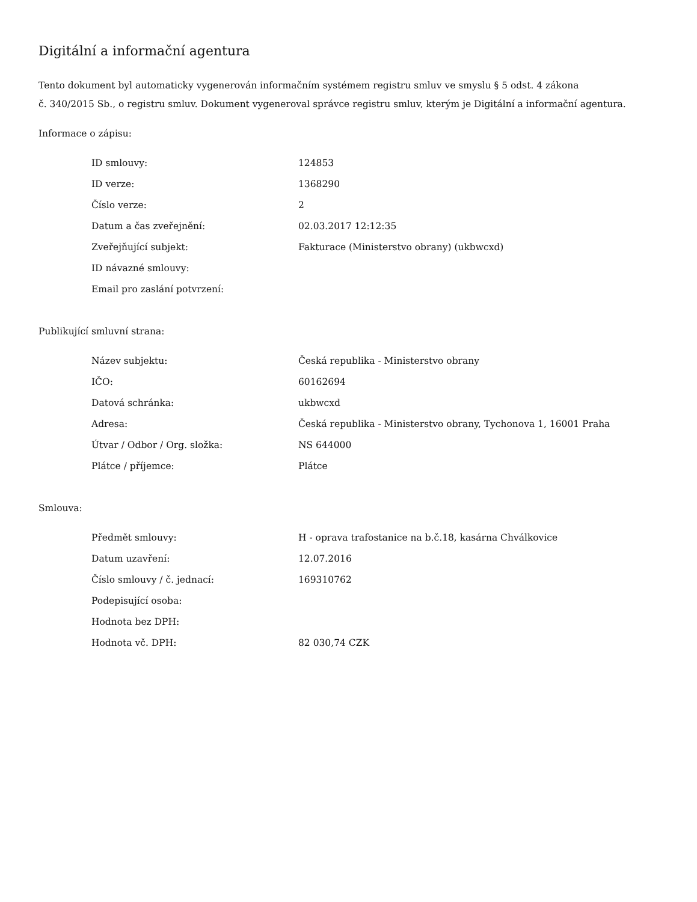Digitální a informační agentura
Tento dokument byl automaticky vygenerován informačním systémem registru smluv ve smyslu § 5 odst. 4 zákona
č. 340/2015 Sb., o registru smluv. Dokument vygeneroval správce registru smluv, kterým je Digitální a informační agentura.
Informace o zápisu:
| ID smlouvy: | 124853 |
| ID verze: | 1368290 |
| Číslo verze: | 2 |
| Datum a čas zveřejnění: | 02.03.2017 12:12:35 |
| Zveřejňující subjekt: | Fakturace (Ministerstvo obrany) (ukbwcxd) |
| ID návazné smlouvy: | |
| Email pro zaslání potvrzení: | |
Publikující smluvní strana:
| Název subjektu: | Česká republika - Ministerstvo obrany |
| IČO: | 60162694 |
| Datová schránka: | ukbwcxd |
| Adresa: | Česká republika - Ministerstvo obrany, Tychonova 1, 16001 Praha |
| Útvar / Odbor / Org. složka: | NS 644000 |
| Plátce / příjemce: | Plátce |
Smlouva:
| Předmět smlouvy: | H - oprava trafostanice na b.č.18, kasárna Chválkovice |
| Datum uzavření: | 12.07.2016 |
| Číslo smlouvy / č. jednací: | 169310762 |
| Podepisující osoba: | |
| Hodnota bez DPH: | |
| Hodnota vč. DPH: | 82 030,74 CZK |